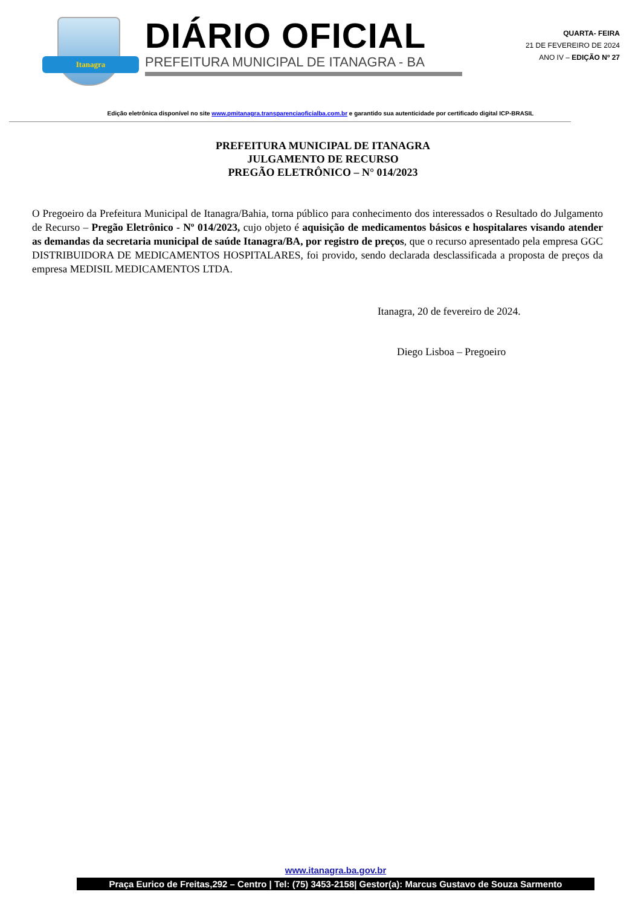Itanagra
DIÁRIO OFICIAL
PREFEITURA MUNICIPAL DE ITANAGRA - BA
QUARTA- FEIRA
21 DE FEVEREIRO DE 2024
ANO IV – EDIÇÃO Nº 27
Edição eletrônica disponível no site www.pmitanagra.transparenciaoficialba.com.br e garantido sua autenticidade por certificado digital ICP-BRASIL
PREFEITURA MUNICIPAL DE ITANAGRA
JULGAMENTO DE RECURSO
PREGÃO ELETRÔNICO – N° 014/2023
O Pregoeiro da Prefeitura Municipal de Itanagra/Bahia, torna público para conhecimento dos interessados o Resultado do Julgamento de Recurso – Pregão Eletrônico - Nº 014/2023, cujo objeto é aquisição de medicamentos básicos e hospitalares visando atender as demandas da secretaria municipal de saúde Itanagra/BA, por registro de preços, que o recurso apresentado pela empresa GGC DISTRIBUIDORA DE MEDICAMENTOS HOSPITALARES, foi provido, sendo declarada desclassificada a proposta de preços da empresa MEDISIL MEDICAMENTOS LTDA.
Itanagra, 20 de fevereiro de 2024.
Diego Lisboa – Pregoeiro
www.itanagra.ba.gov.br
Praça Eurico de Freitas,292 – Centro | Tel: (75) 3453-2158| Gestor(a): Marcus Gustavo de Souza Sarmento